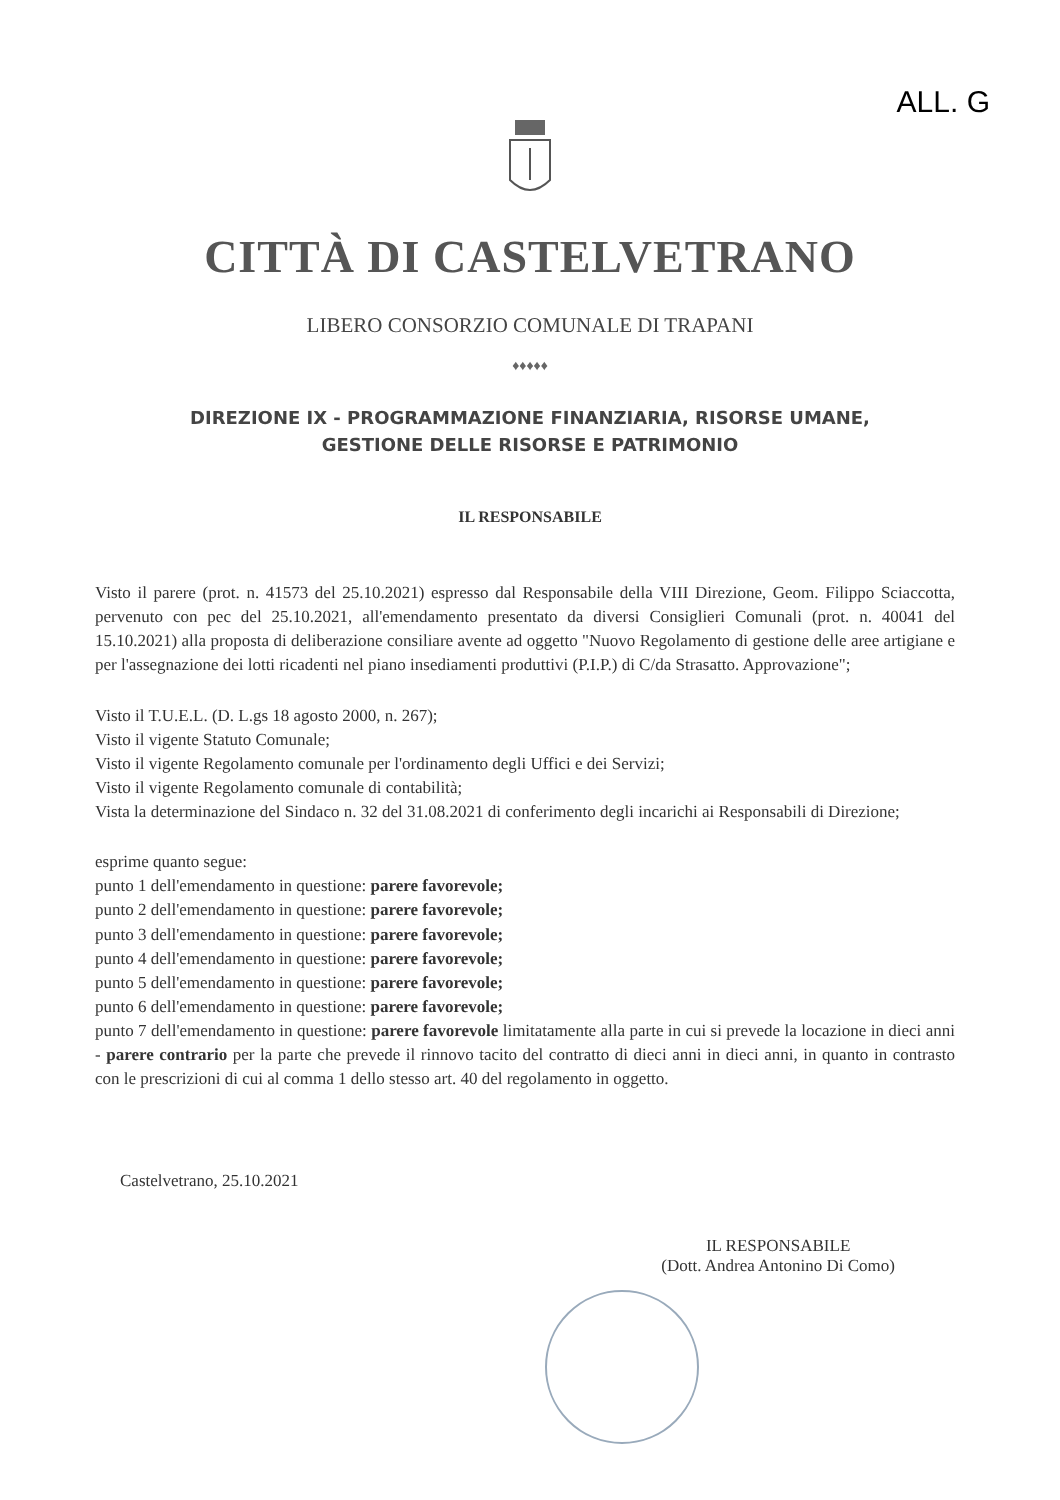ALL. G
CITTÀ DI CASTELVETRANO
LIBERO CONSORZIO COMUNALE DI TRAPANI
♦♦♦♦♦
DIREZIONE IX - PROGRAMMAZIONE FINANZIARIA, RISORSE UMANE,
GESTIONE DELLE RISORSE E PATRIMONIO
IL RESPONSABILE
Visto il parere (prot. n. 41573 del 25.10.2021) espresso dal Responsabile della VIII Direzione, Geom. Filippo Sciaccotta, pervenuto con pec del 25.10.2021, all'emendamento presentato da diversi Consiglieri Comunali (prot. n. 40041 del 15.10.2021) alla proposta di deliberazione consiliare avente ad oggetto "Nuovo Regolamento di gestione delle aree artigiane e per l'assegnazione dei lotti ricadenti nel piano insediamenti produttivi (P.I.P.) di C/da Strasatto. Approvazione";
Visto il T.U.E.L. (D. L.gs 18 agosto 2000, n. 267);
Visto il vigente Statuto Comunale;
Visto il vigente Regolamento comunale per l'ordinamento degli Uffici e dei Servizi;
Visto il vigente Regolamento comunale di contabilità;
Vista la determinazione del Sindaco n. 32 del 31.08.2021 di conferimento degli incarichi ai Responsabili di Direzione;
esprime quanto segue:
punto 1 dell'emendamento in questione: parere favorevole;
punto 2 dell'emendamento in questione: parere favorevole;
punto 3 dell'emendamento in questione: parere favorevole;
punto 4 dell'emendamento in questione: parere favorevole;
punto 5 dell'emendamento in questione: parere favorevole;
punto 6 dell'emendamento in questione: parere favorevole;
punto 7 dell'emendamento in questione: parere favorevole limitatamente alla parte in cui si prevede la locazione in dieci anni - parere contrario per la parte che prevede il rinnovo tacito del contratto di dieci anni in dieci anni, in quanto in contrasto con le prescrizioni di cui al comma 1 dello stesso art. 40 del regolamento in oggetto.
Castelvetrano, 25.10.2021
IL RESPONSABILE
(Dott. Andrea Antonino Di Como)